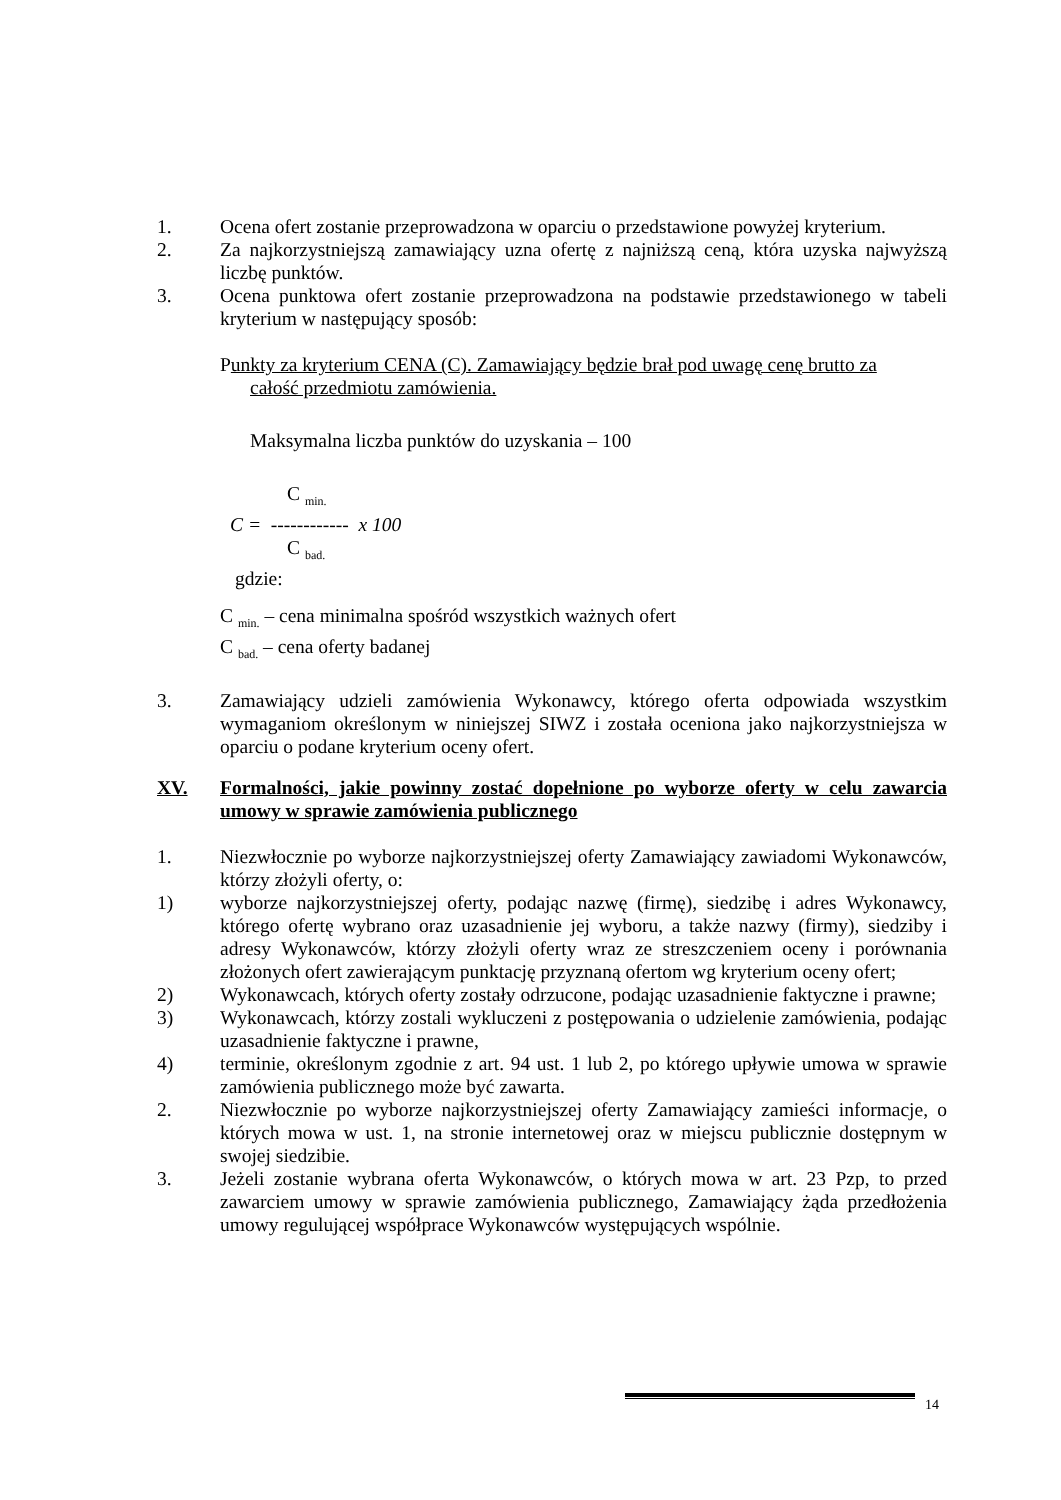1. Ocena ofert zostanie przeprowadzona w oparciu o przedstawione powyżej kryterium.
2. Za najkorzystniejszą zamawiający uzna ofertę z najniższą ceną, która uzyska najwyższą liczbę punktów.
3. Ocena punktowa ofert zostanie przeprowadzona na podstawie przedstawionego w tabeli kryterium w następujący sposób:
Punkty za kryterium CENA (C). Zamawiający będzie brał pod uwagę cenę brutto za
całość przedmiotu zamówienia.
Maksymalna liczba punktów do uzyskania – 100
C <sub>min.</sub>
C = ------------ x 100
C <sub>bad.</sub>
gdzie:
C <sub>min.</sub> – cena minimalna spośród wszystkich ważnych ofert
C <sub>bad.</sub> – cena oferty badanej
3. Zamawiający udzieli zamówienia Wykonawcy, którego oferta odpowiada wszystkim wymaganiom określonym w niniejszej SIWZ i została oceniona jako najkorzystniejsza w oparciu o podane kryterium oceny ofert.
XV. Formalności, jakie powinny zostać dopełnione po wyborze oferty w celu zawarcia umowy w sprawie zamówienia publicznego
1. Niezwłocznie po wyborze najkorzystniejszej oferty Zamawiający zawiadomi Wykonawców, którzy złożyli oferty, o:
1) wyborze najkorzystniejszej oferty, podając nazwę (firmę), siedzibę i adres Wykonawcy, którego ofertę wybrano oraz uzasadnienie jej wyboru, a także nazwy (firmy), siedziby i adresy Wykonawców, którzy złożyli oferty wraz ze streszczeniem oceny i porównania złożonych ofert zawierającym punktację przyznaną ofertom wg kryterium oceny ofert;
2) Wykonawcach, których oferty zostały odrzucone, podając uzasadnienie faktyczne i prawne;
3) Wykonawcach, którzy zostali wykluczeni z postępowania o udzielenie zamówienia, podając uzasadnienie faktyczne i prawne,
4) terminie, określonym zgodnie z art. 94 ust. 1 lub 2, po którego upływie umowa w sprawie zamówienia publicznego może być zawarta.
2. Niezwłocznie po wyborze najkorzystniejszej oferty Zamawiający zamieści informacje, o których mowa w ust. 1, na stronie internetowej oraz w miejscu publicznie dostępnym w swojej siedzibie.
3. Jeżeli zostanie wybrana oferta Wykonawców, o których mowa w art. 23 Pzp, to przed zawarciem umowy w sprawie zamówienia publicznego, Zamawiający żąda przedłożenia umowy regulującej współprace Wykonawców występujących wspólnie.
14